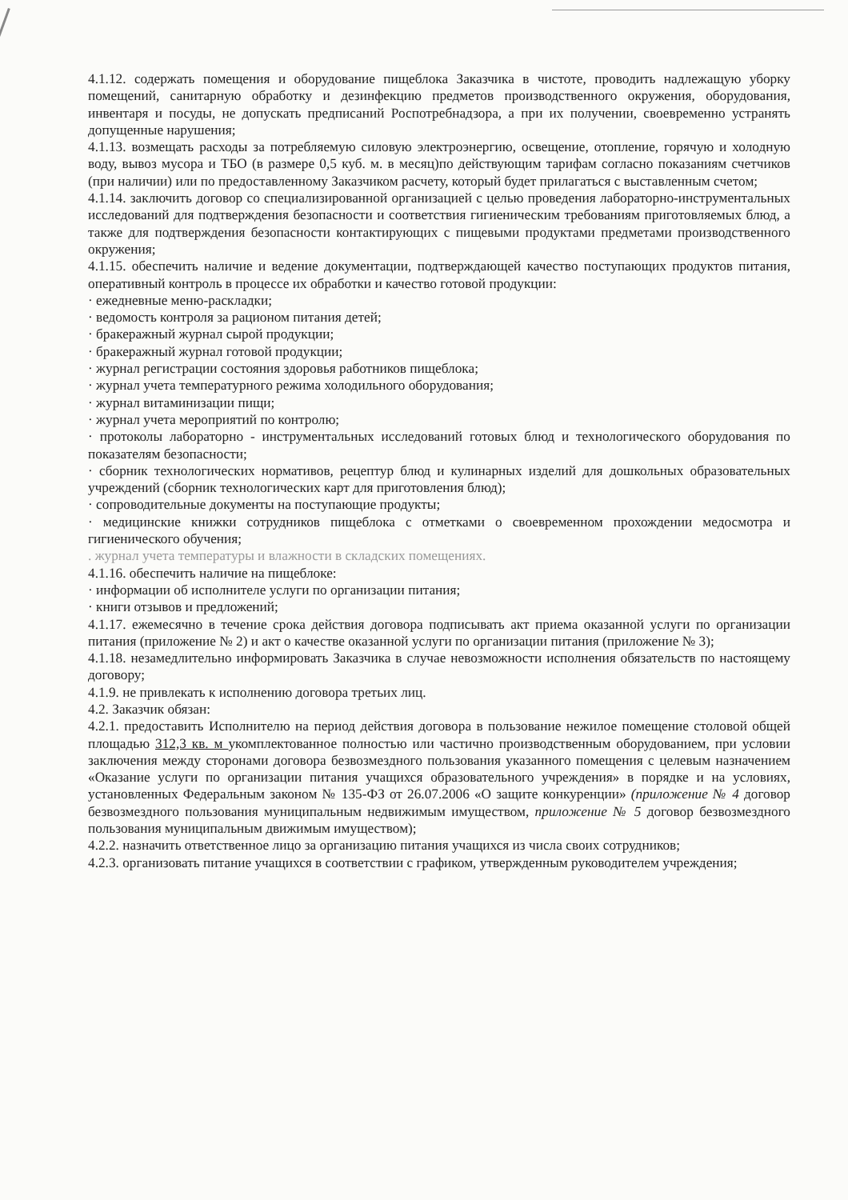4.1.12. содержать помещения и оборудование пищеблока Заказчика в чистоте, проводить надлежащую уборку помещений, санитарную обработку и дезинфекцию предметов производственного окружения, оборудования, инвентаря и посуды, не допускать предписаний Роспотребнадзора, а при их получении, своевременно устранять допущенные нарушения;
4.1.13. возмещать расходы за потребляемую силовую электроэнергию, освещение, отопление, горячую и холодную воду, вывоз мусора и ТБО (в размере 0,5 куб. м. в месяц)по действующим тарифам согласно показаниям счетчиков (при наличии) или по предоставленному Заказчиком расчету, который будет прилагаться с выставленным счетом;
4.1.14. заключить договор со специализированной организацией с целью проведения лабораторно-инструментальных исследований для подтверждения безопасности и соответствия гигиеническим требованиям приготовляемых блюд, а также для подтверждения безопасности контактирующих с пищевыми продуктами предметами производственного окружения;
4.1.15. обеспечить наличие и ведение документации, подтверждающей качество поступающих продуктов питания, оперативный контроль в процессе их обработки и качество готовой продукции:
· ежедневные меню-раскладки;
· ведомость контроля за рационом питания детей;
· бракеражный журнал сырой продукции;
· бракеражный журнал готовой продукции;
· журнал регистрации состояния здоровья работников пищеблока;
· журнал учета температурного режима холодильного оборудования;
· журнал витаминизации пищи;
· журнал учета мероприятий по контролю;
· протоколы лабораторно - инструментальных исследований готовых блюд и технологического оборудования по показателям безопасности;
· сборник технологических нормативов, рецептур блюд и кулинарных изделий для дошкольных образовательных учреждений (сборник технологических карт для приготовления блюд);
· сопроводительные документы на поступающие продукты;
· медицинские книжки сотрудников пищеблока с отметками о своевременном прохождении медосмотра и гигиенического обучения;
. журнал учета температуры и влажности в складских помещениях.
4.1.16. обеспечить наличие на пищеблоке:
· информации об исполнителе услуги по организации питания;
· книги отзывов и предложений;
4.1.17. ежемесячно в течение срока действия договора подписывать акт приема оказанной услуги по организации питания (приложение № 2) и акт о качестве оказанной услуги по организации питания (приложение № 3);
4.1.18. незамедлительно информировать Заказчика в случае невозможности исполнения обязательств по настоящему договору;
4.1.9. не привлекать к исполнению договора третьих лиц.
4.2. Заказчик обязан:
4.2.1. предоставить Исполнителю на период действия договора в пользование нежилое помещение столовой общей площадью 312,3 кв. м укомплектованное полностью или частично производственным оборудованием, при условии заключения между сторонами договора безвозмездного пользования указанного помещения с целевым назначением «Оказание услуги по организации питания учащихся образовательного учреждения» в порядке и на условиях, установленных Федеральным законом № 135-ФЗ от 26.07.2006 «О защите конкуренции» (приложение № 4 договор безвозмездного пользования муниципальным недвижимым имуществом, приложение № 5 договор безвозмездного пользования муниципальным движимым имуществом);
4.2.2. назначить ответственное лицо за организацию питания учащихся из числа своих сотрудников;
4.2.3. организовать питание учащихся в соответствии с графиком, утвержденным руководителем учреждения;